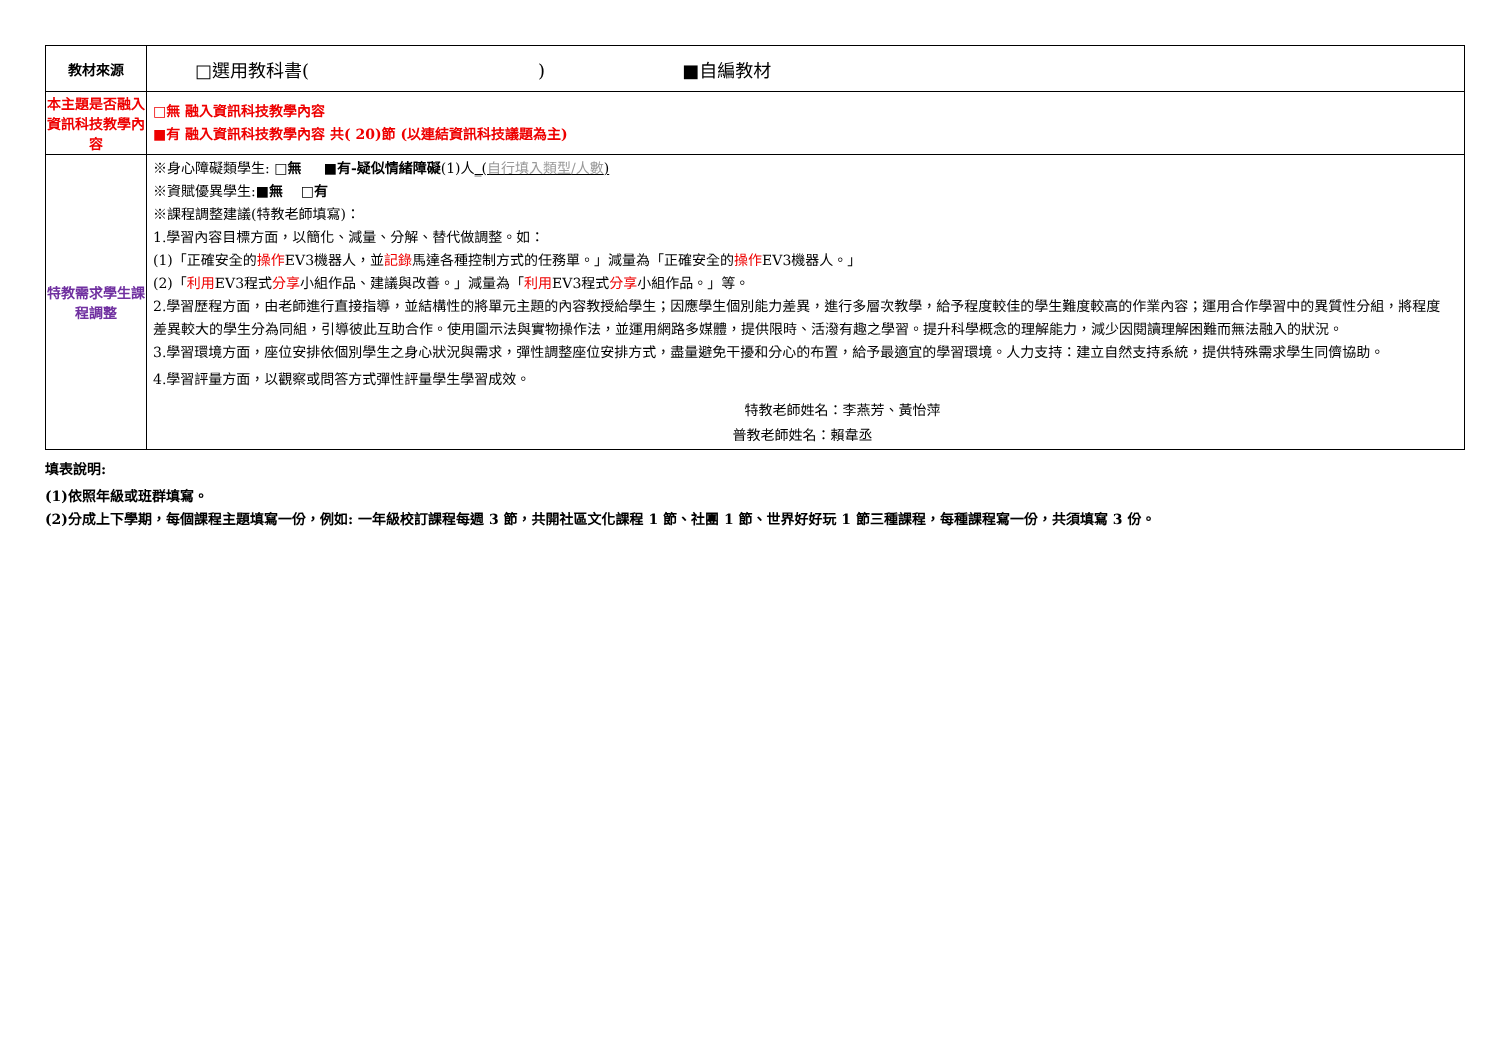| 教材來源 | □選用教科書( ) ■自編教材 |
| 本主題是否融入資訊科技教學內容 | □無 融入資訊科技教學內容 ■有 融入資訊科技教學內容 共( 20)節 (以連結資訊科技議題為主) |
| 特教需求學生課程調整 | ※身心障礙類學生: □ 無 ■有-疑似情緒障礙 (1)人 _( 自行填入類型/人數 ) ※資賦優異學生:■ 無 □ 有 ※課程調整建議(特教老師填寫)： 1.學習內容目標方面，以簡化、減量、分解、替代做調整。如： (1)「正確安全的 操作 EV3機器人，並 記錄 馬達各種控制方式的任務單。」減量為「正確安全的 操作 EV3機器人。」 (2)「 利用 EV3程式 分享 小組作品、建議與改善。」減量為「 利用 EV3程式 分享 小組作品。」等。 2.學習歷程方面，由老師進行直接指導，並結構性的將單元主題的內容教授給學生；因應學生個別能力差異，進行多層次教學，給予程度較佳的學生難度較高的作業內容；運用合作學習中的異質性分組，將程度差異較大的學生分為同組，引導彼此互助合作。使用圖示法與實物操作法，並運用網路多媒體，提供限時、活潑有趣之學習。提升科學概念的理解能力，減少因閱讀理解困難而無法融入的狀況。 3.學習環境方面，座位安排依個別學生之身心狀況與需求，彈性調整座位安排方式，盡量避免干擾和分心的布置，給予最適宜的學習環境。人力支持：建立自然支持系統，提供特殊需求學生同儕協助。 4.學習評量方面，以觀察或問答方式彈性評量學生學習成效。 特教老師姓名：李燕芳、黃怡萍 普教老師姓名：賴韋丞 |
填表說明:
(1)依照年級或班群填寫。
(2)分成上下學期，每個課程主題填寫一份，例如: 一年級校訂課程每週 3 節，共開社區文化課程 1 節、社團 1 節、世界好好玩 1 節三種課程，每種課程寫一份，共須填寫 3 份。